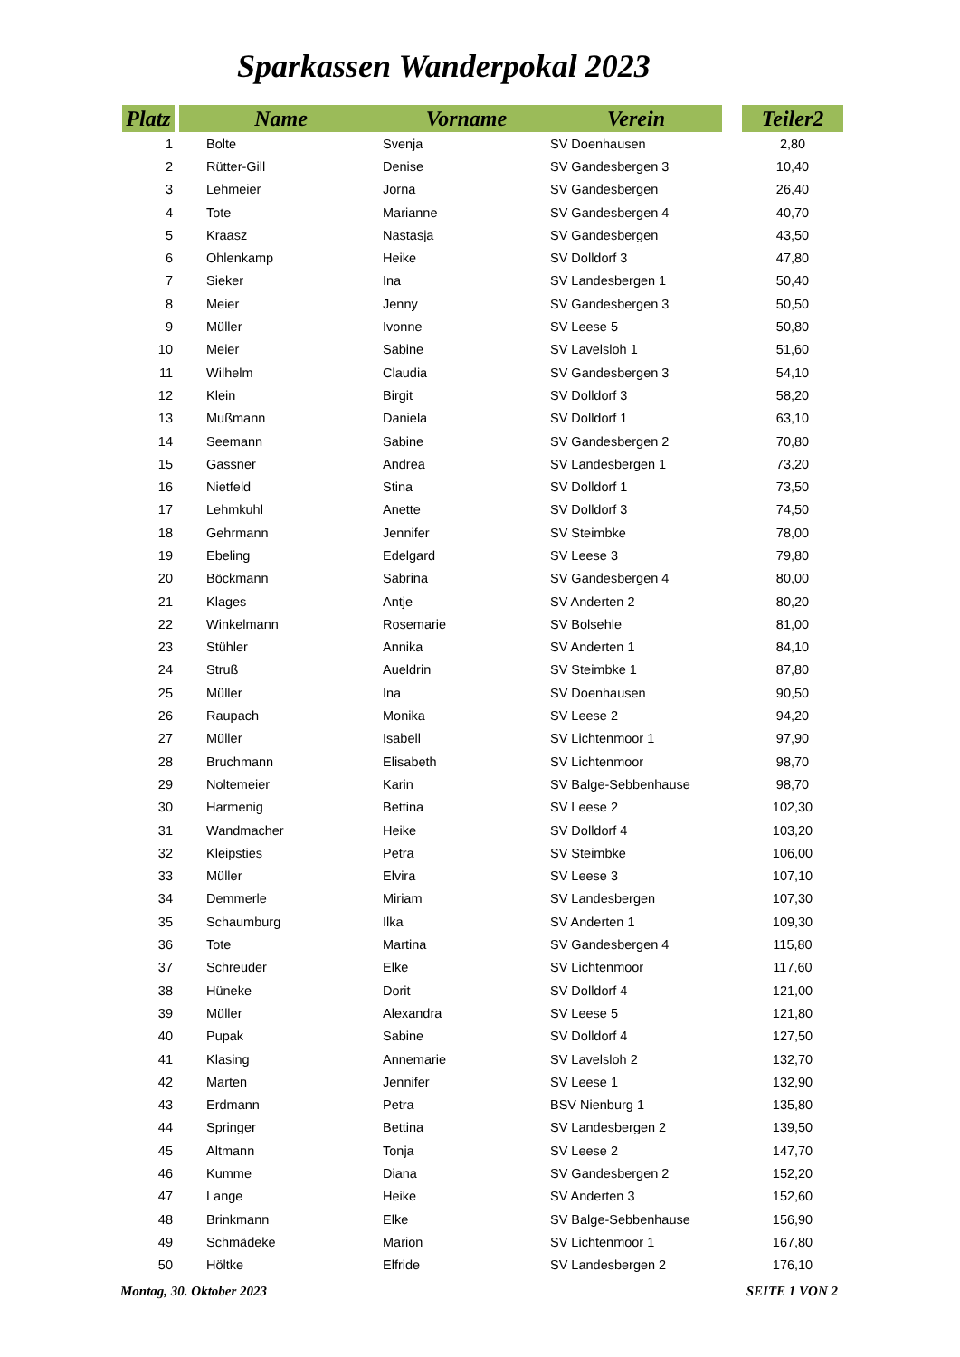Sparkassen Wanderpokal 2023
| Platz | | Name | Vorname | Verein | | Teiler2 |
| --- | --- | --- | --- | --- | --- | --- |
| 1 | | Bolte | Svenja | SV Doenhausen | | 2,80 |
| 2 | | Rütter-Gill | Denise | SV Gandesbergen 3 | | 10,40 |
| 3 | | Lehmeier | Jorna | SV Gandesbergen | | 26,40 |
| 4 | | Tote | Marianne | SV Gandesbergen 4 | | 40,70 |
| 5 | | Kraasz | Nastasja | SV Gandesbergen | | 43,50 |
| 6 | | Ohlenkamp | Heike | SV Dolldorf 3 | | 47,80 |
| 7 | | Sieker | Ina | SV Landesbergen 1 | | 50,40 |
| 8 | | Meier | Jenny | SV Gandesbergen 3 | | 50,50 |
| 9 | | Müller | Ivonne | SV Leese 5 | | 50,80 |
| 10 | | Meier | Sabine | SV Lavelsloh 1 | | 51,60 |
| 11 | | Wilhelm | Claudia | SV Gandesbergen 3 | | 54,10 |
| 12 | | Klein | Birgit | SV Dolldorf 3 | | 58,20 |
| 13 | | Mußmann | Daniela | SV Dolldorf 1 | | 63,10 |
| 14 | | Seemann | Sabine | SV Gandesbergen 2 | | 70,80 |
| 15 | | Gassner | Andrea | SV Landesbergen 1 | | 73,20 |
| 16 | | Nietfeld | Stina | SV Dolldorf 1 | | 73,50 |
| 17 | | Lehmkuhl | Anette | SV Dolldorf 3 | | 74,50 |
| 18 | | Gehrmann | Jennifer | SV Steimbke | | 78,00 |
| 19 | | Ebeling | Edelgard | SV Leese 3 | | 79,80 |
| 20 | | Böckmann | Sabrina | SV Gandesbergen 4 | | 80,00 |
| 21 | | Klages | Antje | SV Anderten 2 | | 80,20 |
| 22 | | Winkelmann | Rosemarie | SV Bolsehle | | 81,00 |
| 23 | | Stühler | Annika | SV Anderten 1 | | 84,10 |
| 24 | | Struß | Aueldrin | SV Steimbke 1 | | 87,80 |
| 25 | | Müller | Ina | SV Doenhausen | | 90,50 |
| 26 | | Raupach | Monika | SV Leese 2 | | 94,20 |
| 27 | | Müller | Isabell | SV Lichtenmoor 1 | | 97,90 |
| 28 | | Bruchmann | Elisabeth | SV Lichtenmoor | | 98,70 |
| 29 | | Noltemeier | Karin | SV Balge-Sebbenhause | | 98,70 |
| 30 | | Harmenig | Bettina | SV Leese 2 | | 102,30 |
| 31 | | Wandmacher | Heike | SV Dolldorf 4 | | 103,20 |
| 32 | | Kleipsties | Petra | SV Steimbke | | 106,00 |
| 33 | | Müller | Elvira | SV Leese 3 | | 107,10 |
| 34 | | Demmerle | Miriam | SV Landesbergen | | 107,30 |
| 35 | | Schaumburg | Ilka | SV Anderten 1 | | 109,30 |
| 36 | | Tote | Martina | SV Gandesbergen 4 | | 115,80 |
| 37 | | Schreuder | Elke | SV Lichtenmoor | | 117,60 |
| 38 | | Hüneke | Dorit | SV Dolldorf 4 | | 121,00 |
| 39 | | Müller | Alexandra | SV Leese 5 | | 121,80 |
| 40 | | Pupak | Sabine | SV Dolldorf 4 | | 127,50 |
| 41 | | Klasing | Annemarie | SV Lavelsloh 2 | | 132,70 |
| 42 | | Marten | Jennifer | SV Leese 1 | | 132,90 |
| 43 | | Erdmann | Petra | BSV Nienburg 1 | | 135,80 |
| 44 | | Springer | Bettina | SV Landesbergen 2 | | 139,50 |
| 45 | | Altmann | Tonja | SV Leese 2 | | 147,70 |
| 46 | | Kumme | Diana | SV Gandesbergen 2 | | 152,20 |
| 47 | | Lange | Heike | SV Anderten 3 | | 152,60 |
| 48 | | Brinkmann | Elke | SV Balge-Sebbenhause | | 156,90 |
| 49 | | Schmädeke | Marion | SV Lichtenmoor 1 | | 167,80 |
| 50 | | Höltke | Elfride | SV Landesbergen 2 | | 176,10 |
Montag, 30. Oktober 2023 SEITE 1 VON 2